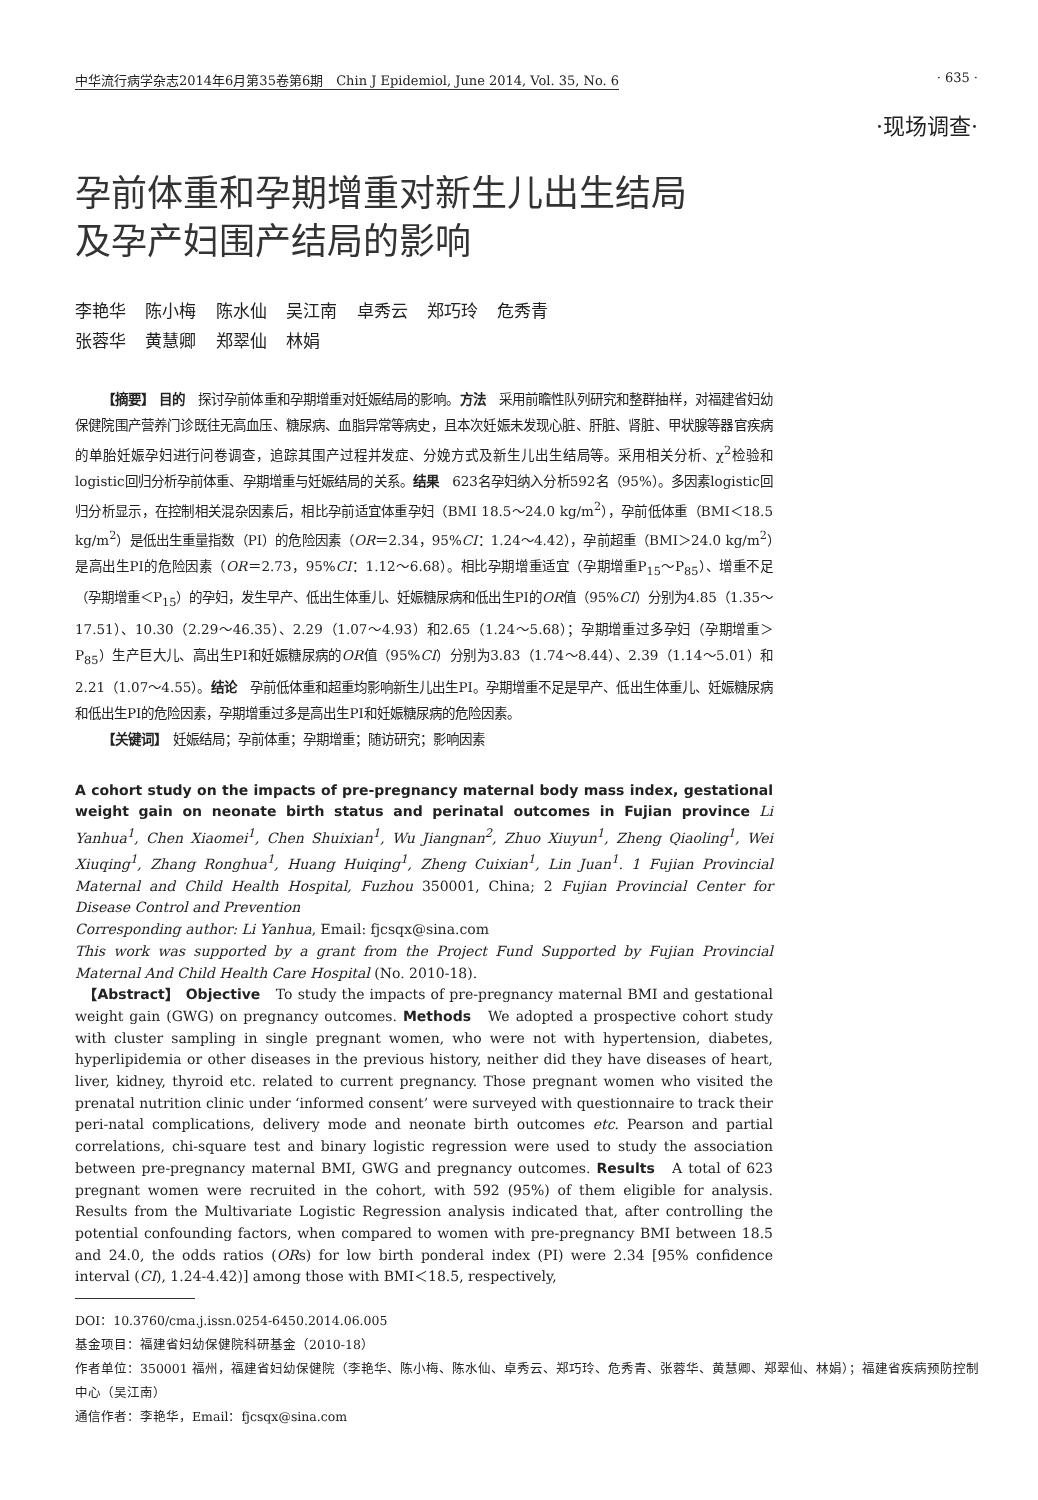中华流行病学杂志2014年6月第35卷第6期　Chin J Epidemiol, June 2014, Vol. 35, No. 6 · 635 ·
·现场调查·
孕前体重和孕期增重对新生儿出生结局
及孕产妇围产结局的影响
李艳华 陈小梅 陈水仙 吴江南 卓秀云 郑巧玲 危秀青
张蓉华 黄慧卿 郑翠仙 林娟
【摘要】 目的　探讨孕前体重和孕期增重对妊娠结局的影响。方法　采用前瞻性队列研究和整群抽样，对福建省妇幼保健院围产营养门诊既往无高血压、糖尿病、血脂异常等病史，且本次妊娠未发现心脏、肝脏、肾脏、甲状腺等器官疾病的单胎妊娠孕妇进行问卷调查，追踪其围产过程并发症、分娩方式及新生儿出生结局等。采用相关分析、χ<sup>2</sup>检验和logistic回归分析孕前体重、孕期增重与妊娠结局的关系。结果　623名孕妇纳入分析592名（95%）。多因素logistic回归分析显示，在控制相关混杂因素后，相比孕前适宜体重孕妇（BMI 18.5～24.0 kg/m<sup>2</sup>），孕前低体重（BMI＜18.5 kg/m<sup>2</sup>）是低出生重量指数（PI）的危险因素（OR＝2.34，95%CI：1.24～4.42），孕前超重（BMI＞24.0 kg/m<sup>2</sup>）是高出生PI的危险因素（OR＝2.73，95%CI：1.12～6.68）。相比孕期增重适宜（孕期增重P<sub>15</sub>～P<sub>85</sub>）、增重不足（孕期增重＜P<sub>15</sub>）的孕妇，发生早产、低出生体重儿、妊娠糖尿病和低出生PI的OR值（95%CI）分别为4.85（1.35～17.51）、10.30（2.29～46.35）、2.29（1.07～4.93）和2.65（1.24～5.68）；孕期增重过多孕妇（孕期增重＞P<sub>85</sub>）生产巨大儿、高出生PI和妊娠糖尿病的OR值（95%CI）分别为3.83（1.74～8.44）、2.39（1.14～5.01）和2.21（1.07～4.55）。结论　孕前低体重和超重均影响新生儿出生PI。孕期增重不足是早产、低出生体重儿、妊娠糖尿病和低出生PI的危险因素，孕期增重过多是高出生PI和妊娠糖尿病的危险因素。
【关键词】　妊娠结局；孕前体重；孕期增重；随访研究；影响因素
A cohort study on the impacts of pre-pregnancy maternal body mass index, gestational weight gain on neonate birth status and perinatal outcomes in Fujian province Li Yanhua<sup>1</sup>, Chen Xiaomei<sup>1</sup>, Chen Shuixian<sup>1</sup>, Wu Jiangnan<sup>2</sup>, Zhuo Xiuyun<sup>1</sup>, Zheng Qiaoling<sup>1</sup>, Wei Xiuqing<sup>1</sup>, Zhang Ronghua<sup>1</sup>, Huang Huiqing<sup>1</sup>, Zheng Cuixian<sup>1</sup>, Lin Juan<sup>1</sup>. 1 Fujian Provincial Maternal and Child Health Hospital, Fuzhou 350001, China; 2 Fujian Provincial Center for Disease Control and Prevention
Corresponding author: Li Yanhua, Email: fjcsqx@sina.com
This work was supported by a grant from the Project Fund Supported by Fujian Provincial Maternal And Child Health Care Hospital (No. 2010-18).
　【Abstract】 Objective　To study the impacts of pre-pregnancy maternal BMI and gestational weight gain (GWG) on pregnancy outcomes. Methods　We adopted a prospective cohort study with cluster sampling in single pregnant women, who were not with hypertension, diabetes, hyperlipidemia or other diseases in the previous history, neither did they have diseases of heart, liver, kidney, thyroid etc. related to current pregnancy. Those pregnant women who visited the prenatal nutrition clinic under ‘informed consent’ were surveyed with questionnaire to track their peri-natal complications, delivery mode and neonate birth outcomes etc. Pearson and partial correlations, chi-square test and binary logistic regression were used to study the association between pre-pregnancy maternal BMI, GWG and pregnancy outcomes. Results　A total of 623 pregnant women were recruited in the cohort, with 592 (95%) of them eligible for analysis. Results from the Multivariate Logistic Regression analysis indicated that, after controlling the potential confounding factors, when compared to women with pre-pregnancy BMI between 18.5 and 24.0, the odds ratios (ORs) for low birth ponderal index (PI) were 2.34 [95% confidence interval (CI), 1.24-4.42)] among those with BMI＜18.5, respectively,
DOI：10.3760/cma.j.issn.0254-6450.2014.06.005
基金项目：福建省妇幼保健院科研基金（2010-18）
作者单位：350001 福州，福建省妇幼保健院（李艳华、陈小梅、陈水仙、卓秀云、郑巧玲、危秀青、张蓉华、黄慧卿、郑翠仙、林娟）；福建省疾病预防控制中心（吴江南）
通信作者：李艳华，Email：fjcsqx@sina.com